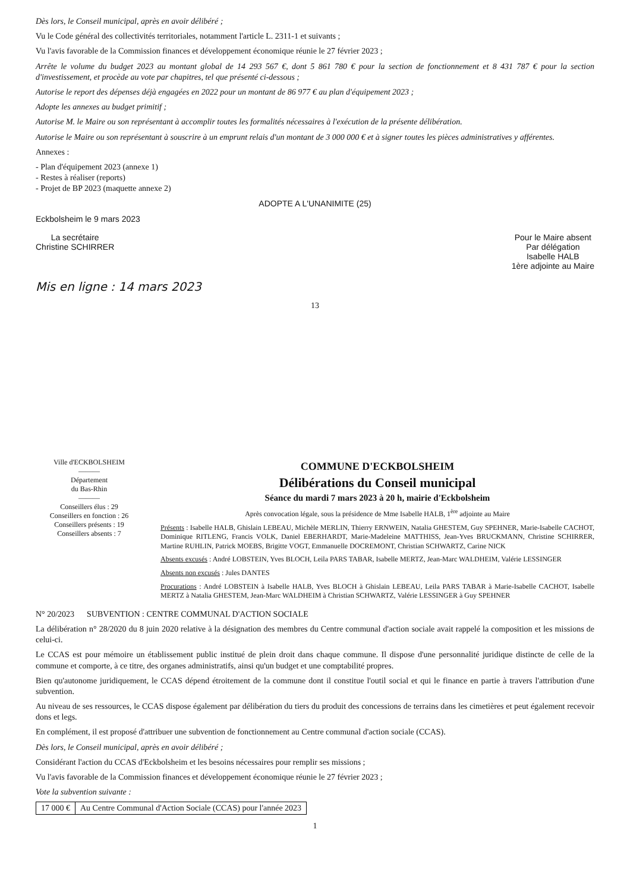Dès lors, le Conseil municipal, après en avoir délibéré ;
Vu le Code général des collectivités territoriales, notamment l'article L. 2311-1 et suivants ;
Vu l'avis favorable de la Commission finances et développement économique réunie le 27 février 2023 ;
Arrête le volume du budget 2023 au montant global de 14 293 567 €, dont 5 861 780 € pour la section de fonctionnement et 8 431 787 € pour la section d'investissement, et procède au vote par chapitres, tel que présenté ci-dessous ;
Autorise le report des dépenses déjà engagées en 2022 pour un montant de 86 977 € au plan d'équipement 2023 ;
Adopte les annexes au budget primitif ;
Autorise M. le Maire ou son représentant à accomplir toutes les formalités nécessaires à l'exécution de la présente délibération.
Autorise le Maire ou son représentant à souscrire à un emprunt relais d'un montant de 3 000 000 € et à signer toutes les pièces administratives y afférentes.
Annexes :
- Plan d'équipement 2023 (annexe 1)
- Restes à réaliser (reports)
- Projet de BP 2023 (maquette annexe 2)
ADOPTE A L'UNANIMITE (25)
Eckbolsheim le 9 mars 2023
La secrétaire
Christine SCHIRRER
Pour le Maire absent
Par délégation
Isabelle HALB
1ère adjointe au Maire
Mis en ligne : 14 mars 2023
13
Ville d'ECKBOLSHEIM
———
Département
du Bas-Rhin
———
Conseillers élus : 29
Conseillers en fonction : 26
Conseillers présents : 19
Conseillers absents : 7
COMMUNE D'ECKBOLSHEIM
Délibérations du Conseil municipal
Séance du mardi 7 mars 2023 à 20 h, mairie d'Eckbolsheim
Après convocation légale, sous la présidence de Mme Isabelle HALB, 1<sup>ère</sup> adjointe au Maire
Présents : Isabelle HALB, Ghislain LEBEAU, Michèle MERLIN, Thierry ERNWEIN, Natalia GHESTEM, Guy SPEHNER, Marie-Isabelle CACHOT, Dominique RITLENG, Francis VOLK, Daniel EBERHARDT, Marie-Madeleine MATTHISS, Jean-Yves BRUCKMANN, Christine SCHIRRER, Martine RUHLIN, Patrick MOEBS, Brigitte VOGT, Emmanuelle DOCREMONT, Christian SCHWARTZ, Carine NICK
Absents excusés : André LOBSTEIN, Yves BLOCH, Leila PARS TABAR, Isabelle MERTZ, Jean-Marc WALDHEIM, Valérie LESSINGER
Absents non excusés : Jules DANTES
Procurations : André LOBSTEIN à Isabelle HALB, Yves BLOCH à Ghislain LEBEAU, Leila PARS TABAR à Marie-Isabelle CACHOT, Isabelle MERTZ à Natalia GHESTEM, Jean-Marc WALDHEIM à Christian SCHWARTZ, Valérie LESSINGER à Guy SPEHNER
N° 20/2023 SUBVENTION : CENTRE COMMUNAL D'ACTION SOCIALE
La délibération n° 28/2020 du 8 juin 2020 relative à la désignation des membres du Centre communal d'action sociale avait rappelé la composition et les missions de celui-ci.
Le CCAS est pour mémoire un établissement public institué de plein droit dans chaque commune. Il dispose d'une personnalité juridique distincte de celle de la commune et comporte, à ce titre, des organes administratifs, ainsi qu'un budget et une comptabilité propres.
Bien qu'autonome juridiquement, le CCAS dépend étroitement de la commune dont il constitue l'outil social et qui le finance en partie à travers l'attribution d'une subvention.
Au niveau de ses ressources, le CCAS dispose également par délibération du tiers du produit des concessions de terrains dans les cimetières et peut également recevoir dons et legs.
En complément, il est proposé d'attribuer une subvention de fonctionnement au Centre communal d'action sociale (CCAS).
Dès lors, le Conseil municipal, après en avoir délibéré ;
Considérant l'action du CCAS d'Eckbolsheim et les besoins nécessaires pour remplir ses missions ;
Vu l'avis favorable de la Commission finances et développement économique réunie le 27 février 2023 ;
Vote la subvention suivante :
| 17 000 € | Au Centre Communal d'Action Sociale (CCAS) pour l'année 2023 |
1